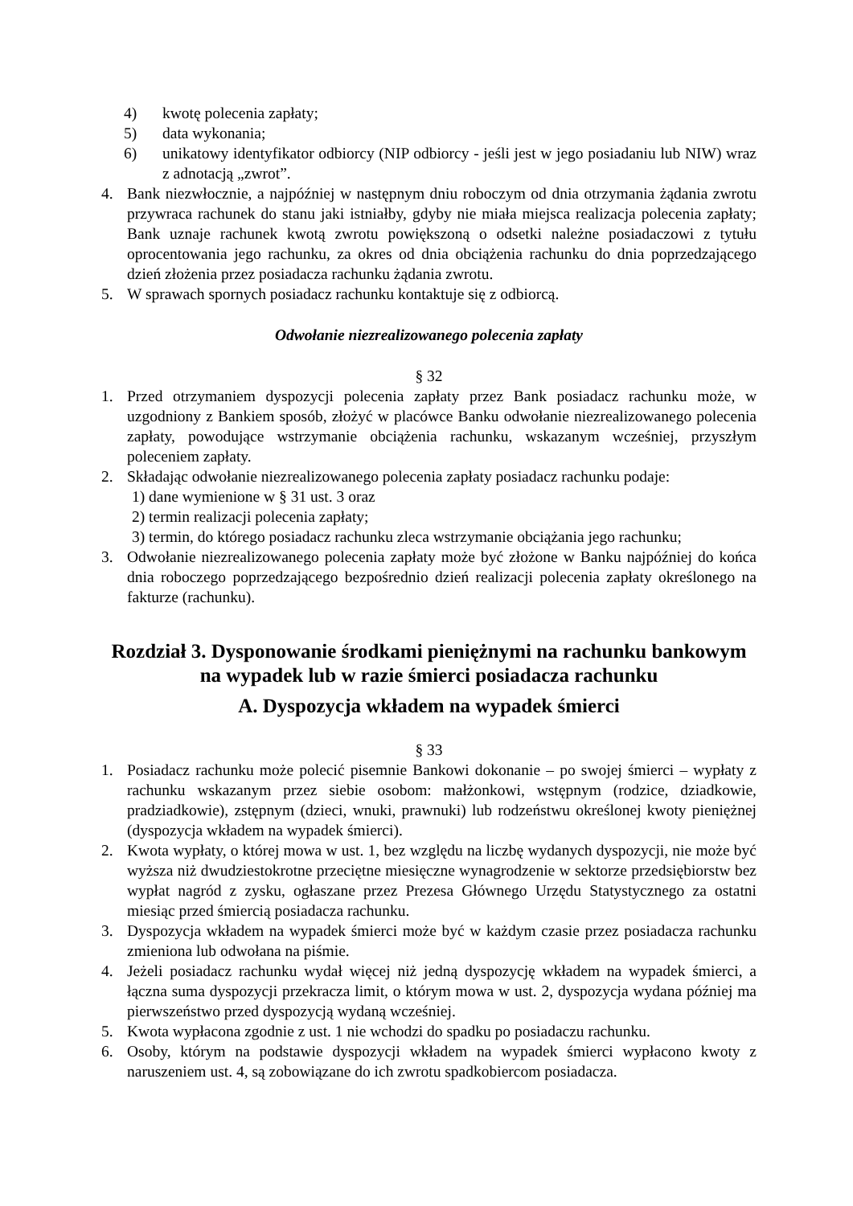4) kwotę polecenia zapłaty;
5) data wykonania;
6) unikatowy identyfikator odbiorcy (NIP odbiorcy - jeśli jest w jego posiadaniu lub NIW) wraz z adnotacją „zwrot”.
4. Bank niezwłocznie, a najpóźniej w następnym dniu roboczym od dnia otrzymania żądania zwrotu przywraca rachunek do stanu jaki istniałby, gdyby nie miała miejsca realizacja polecenia zapłaty; Bank uznaje rachunek kwotą zwrotu powiększoną o odsetki należne posiadaczowi z tytułu oprocentowania jego rachunku, za okres od dnia obciążenia rachunku do dnia poprzedzającego dzień złożenia przez posiadacza rachunku żądania zwrotu.
5. W sprawach spornych posiadacz rachunku kontaktuje się z odbiorcą.
Odwołanie niezrealizowanego polecenia zapłaty
§ 32
1. Przed otrzymaniem dyspozycji polecenia zapłaty przez Bank posiadacz rachunku może, w uzgodniony z Bankiem sposób, złożyć w placówce Banku odwołanie niezrealizowanego polecenia zapłaty, powodujące wstrzymanie obciążenia rachunku, wskazanym wcześniej, przyszłym poleceniem zapłaty.
2. Składając odwołanie niezrealizowanego polecenia zapłaty posiadacz rachunku podaje:
1) dane wymienione w § 31 ust. 3 oraz
2) termin realizacji polecenia zapłaty;
3) termin, do którego posiadacz rachunku zleca wstrzymanie obciążania jego rachunku;
3. Odwołanie niezrealizowanego polecenia zapłaty może być złożone w Banku najpóźniej do końca dnia roboczego poprzedzającego bezpośrednio dzień realizacji polecenia zapłaty określonego na fakturze (rachunku).
Rozdział 3. Dysponowanie środkami pieniężnymi na rachunku bankowym na wypadek lub w razie śmierci posiadacza rachunku
A. Dyspozycja wkładem na wypadek śmierci
§ 33
1. Posiadacz rachunku może polecić pisemnie Bankowi dokonanie – po swojej śmierci – wypłaty z rachunku wskazanym przez siebie osobom: małżonkowi, wstępnym (rodzice, dziadkowie, pradziadkowie), zstępnym (dzieci, wnuki, prawnuki) lub rodzeństwu określonej kwoty pieniężnej (dyspozycja wkładem na wypadek śmierci).
2. Kwota wypłaty, o której mowa w ust. 1, bez względu na liczbę wydanych dyspozycji, nie może być wyższa niż dwudziestokrotne przeciętne miesięczne wynagrodzenie w sektorze przedsiębiorstw bez wypłat nagród z zysku, ogłaszane przez Prezesa Głównego Urzędu Statystycznego za ostatni miesiąc przed śmiercią posiadacza rachunku.
3. Dyspozycja wkładem na wypadek śmierci może być w każdym czasie przez posiadacza rachunku zmieniona lub odwołana na piśmie.
4. Jeżeli posiadacz rachunku wydał więcej niż jedną dyspozycję wkładem na wypadek śmierci, a łączna suma dyspozycji przekracza limit, o którym mowa w ust. 2, dyspozycja wydana później ma pierwszeństwo przed dyspozycją wydaną wcześniej.
5. Kwota wypłacona zgodnie z ust. 1 nie wchodzi do spadku po posiadaczu rachunku.
6. Osoby, którym na podstawie dyspozycji wkładem na wypadek śmierci wypłacono kwoty z naruszeniem ust. 4, są zobowiązane do ich zwrotu spadkobiercom posiadacza.